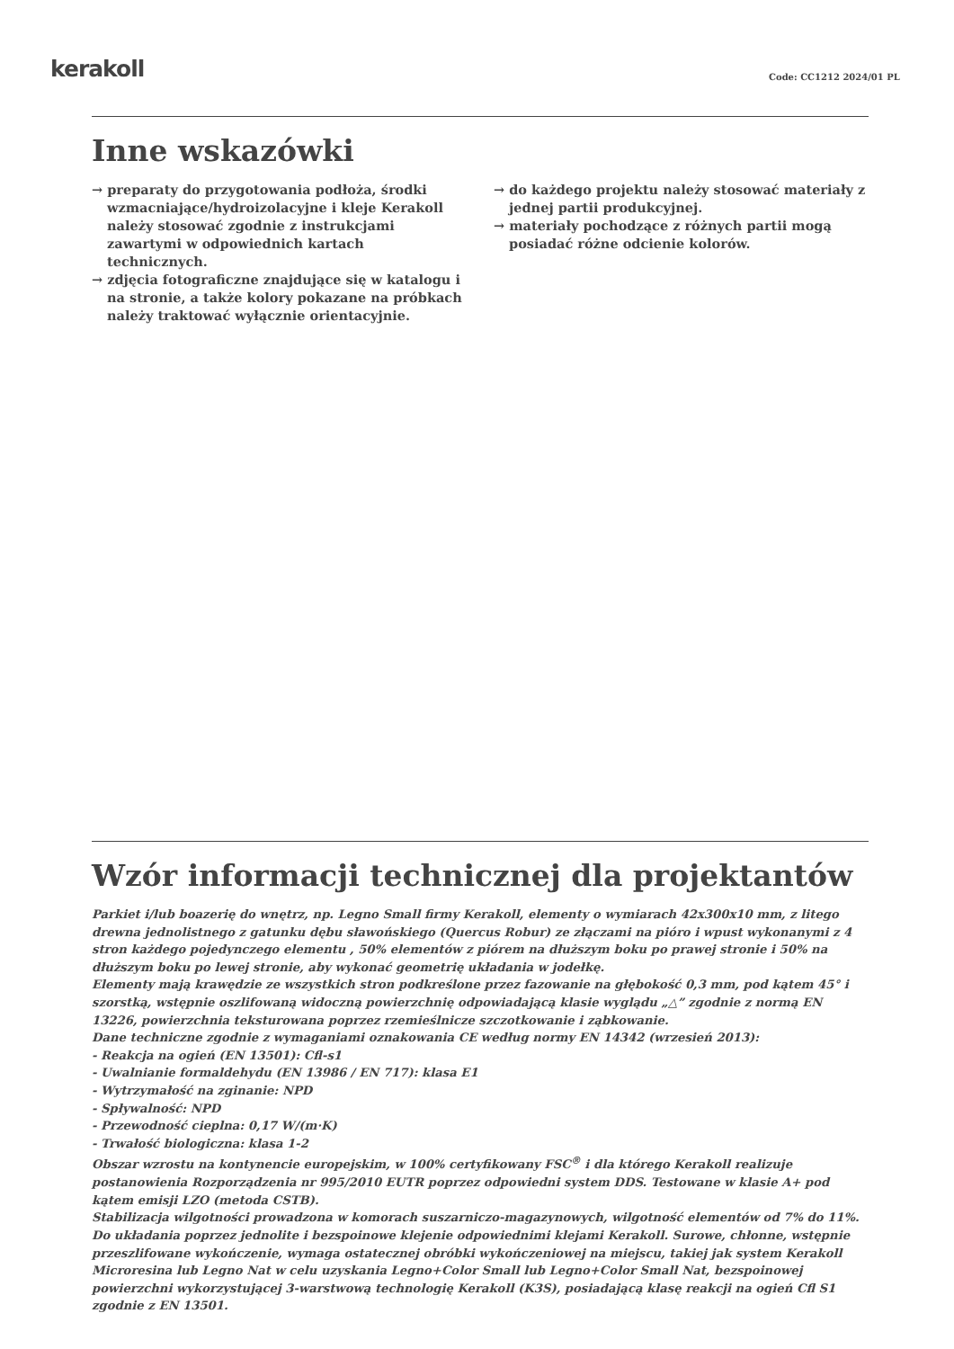kerakoll Code: CC1212 2024/01 PL
Inne wskazówki
→ preparaty do przygotowania podłoża, środki wzmacniające/hydroizolacyjne i kleje Kerakoll należy stosować zgodnie z instrukcjami zawartymi w odpowiednich kartach technicznych.
→ zdjęcia fotograficzne znajdujące się w katalogu i na stronie, a także kolory pokazane na próbkach należy traktować wyłącznie orientacyjnie.
→ do każdego projektu należy stosować materiały z jednej partii produkcyjnej.
→ materiały pochodzące z różnych partii mogą posiadać różne odcienie kolorów.
Wzór informacji technicznej dla projektantów
Parkiet i/lub boazerię do wnętrz, np. Legno Small firmy Kerakoll, elementy o wymiarach 42x300x10 mm, z litego drewna jednolistnego z gatunku dębu sławońskiego (Quercus Robur) ze złączami na pióro i wpust wykonanymi z 4 stron każdego pojedynczego elementu , 50% elementów z piórem na dłuższym boku po prawej stronie i 50% na dłuższym boku po lewej stronie, aby wykonać geometrię układania w jodełkę.
Elementy mają krawędzie ze wszystkich stron podkreślone przez fazowanie na głębokość 0,3 mm, pod kątem 45° i szorstką, wstępnie oszlifowaną widoczną powierzchnię odpowiadającą klasie wyglądu „△” zgodnie z normą EN 13226, powierzchnia teksturowana poprzez rzemieślnicze szczotkowanie i ząbkowanie.
Dane techniczne zgodnie z wymaganiami oznakowania CE według normy EN 14342 (wrzesień 2013):
- Reakcja na ogień (EN 13501): Cfl-s1
- Uwalnianie formaldehydu (EN 13986 / EN 717): klasa E1
- Wytrzymałość na zginanie: NPD
- Spływalność: NPD
- Przewodność cieplna: 0,17 W/(m·K)
- Trwałość biologiczna: klasa 1-2
Obszar wzrostu na kontynencie europejskim, w 100% certyfikowany FSC<sup>®</sup> i dla którego Kerakoll realizuje postanowienia Rozporządzenia nr 995/2010 EUTR poprzez odpowiedni system DDS. Testowane w klasie A+ pod kątem emisji LZO (metoda CSTB).
Stabilizacja wilgotności prowadzona w komorach suszarniczo-magazynowych, wilgotność elementów od 7% do 11%.
Do układania poprzez jednolite i bezspoinowe klejenie odpowiednimi klejami Kerakoll. Surowe, chłonne, wstępnie przeszlifowane wykończenie, wymaga ostatecznej obróbki wykończeniowej na miejscu, takiej jak system Kerakoll Microresina lub Legno Nat w celu uzyskania Legno+Color Small lub Legno+Color Small Nat, bezspoinowej powierzchni wykorzystującej 3-warstwową technologię Kerakoll (K3S), posiadającą klasę reakcji na ogień Cfl S1 zgodnie z EN 13501.